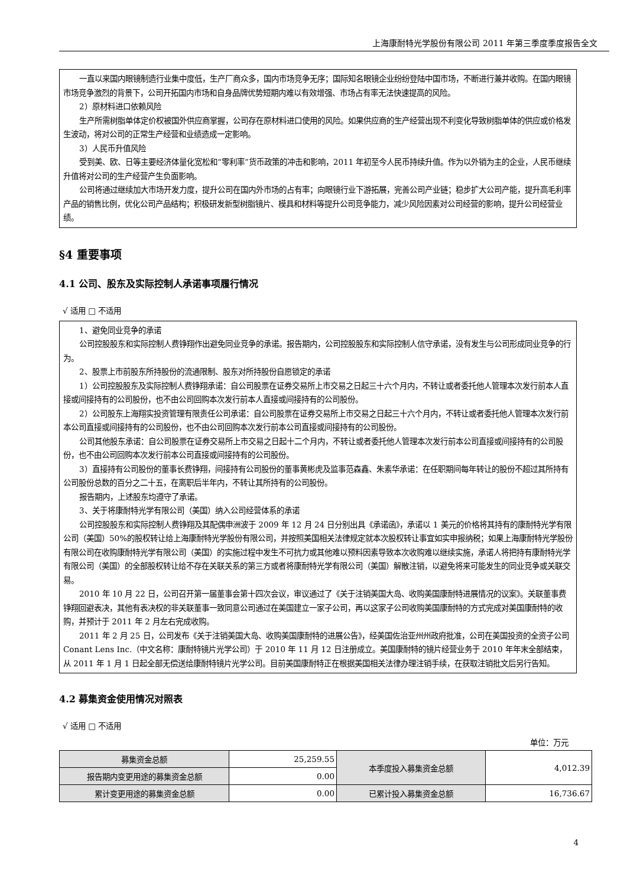上海康耐特光学股份有限公司 2011 年第三季度季度报告全文
一直以来国内眼镜制造行业集中度低，生产厂商众多，国内市场竞争无序；国际知名眼镜企业纷纷登陆中国市场，不断进行兼并收购。在国内眼镜市场竞争激烈的背景下，公司开拓国内市场和自身品牌优势短期内难以有效增强、市场占有率无法快速提高的风险。
2）原材料进口依赖风险
生产所需树脂单体定价权被国外供应商掌握，公司存在原材料进口使用的风险。如果供应商的生产经营出现不利变化导致树脂单体的供应或价格发生波动，将对公司的正常生产经营和业绩造成一定影响。
3）人民币升值风险
受到美、欧、日等主要经济体量化宽松和“零利率”货币政策的冲击和影响，2011 年初至今人民币持续升值。作为以外销为主的企业，人民币继续升值将对公司的生产经营产生负面影响。
公司将通过继续加大市场开发力度，提升公司在国内外市场的占有率；向眼镜行业下游拓展，完善公司产业链；稳步扩大公司产能，提升高毛利率产品的销售比例，优化公司产品结构；积极研发新型树脂镜片、模具和材料等提升公司竞争能力，减少风险因素对公司经营的影响，提升公司经营业绩。
§4 重要事项
4.1 公司、股东及实际控制人承诺事项履行情况
√ 适用 □ 不适用
1、避免同业竞争的承诺
公司控股股东和实际控制人费铮翔作出避免同业竞争的承诺。报告期内，公司控股股东和实际控制人信守承诺，没有发生与公司形成同业竞争的行为。
2、股票上市前股东所持股份的流通限制、股东对所持股份自愿锁定的承诺
1）公司控股股东及实际控制人费铮翔承诺：自公司股票在证券交易所上市交易之日起三十六个月内，不转让或者委托他人管理本次发行前本人直接或间接持有的公司股份，也不由公司回购本次发行前本人直接或间接持有的公司股份。
2）公司股东上海翔实投资管理有限责任公司承诺：自公司股票在证券交易所上市交易之日起三十六个月内，不转让或者委托他人管理本次发行前本公司直接或间接持有的公司股份，也不由公司回购本次发行前本公司直接或间接持有的公司股份。
公司其他股东承诺：自公司股票在证券交易所上市交易之日起十二个月内，不转让或者委托他人管理本次发行前本公司直接或间接持有的公司股份，也不由公司回购本次发行前本公司直接或间接持有的公司股份。
3）直接持有公司股份的董事长费铮翔，间接持有公司股份的董事黄彬虎及监事范森鑫、朱素华承诺：在任职期间每年转让的股份不超过其所持有公司股份总数的百分之二十五，在离职后半年内，不转让其所持有的公司股份。
报告期内，上述股东均遵守了承诺。
3、关于将康耐特光学有限公司（美国）纳入公司经营体系的承诺
公司控股股东和实际控制人费铮翔及其配偶申洲波于 2009 年 12 月 24 日分别出具《承诺函》，承诺以 1 美元的价格将其持有的康耐特光学有限公司（美国）50%的股权转让给上海康耐特光学股份有限公司，并按照美国相关法律规定就本次股权转让事宜如实申报纳税；如果上海康耐特光学股份有限公司在收购康耐特光学有限公司（美国）的实施过程中发生不可抗力或其他难以预料因素导致本次收购难以继续实施，承诺人将把持有康耐特光学有限公司（美国）的全部股权转让给不存在关联关系的第三方或者将康耐特光学有限公司（美国）解散注销，以避免将来可能发生的同业竞争或关联交易。
2010 年 10 月 22 日，公司召开第一届董事会第十四次会议，审议通过了《关于注销美国大岛、收购美国康耐特进展情况的议案》。关联董事费铮翔回避表决，其他有表决权的非关联董事一致同意公司通过在美国建立一家子公司，再以这家子公司收购美国康耐特的方式完成对美国康耐特的收购，并预计于 2011 年 2 月左右完成收购。
2011 年 2 月 25 日，公司发布《关于注销美国大岛、收购美国康耐特的进展公告》，经美国佐治亚州州政府批准，公司在美国投资的全资子公司 Conant Lens Inc.（中文名称：康耐特镜片光学公司）于 2010 年 11 月 12 日注册成立。美国康耐特的镜片经营业务于 2010 年年末全部结束，从 2011 年 1 月 1 日起全部无偿送给康耐特镜片光学公司。目前美国康耐特正在根据美国相关法律办理注销手续，在获取注销批文后另行告知。
4.2 募集资金使用情况对照表
√ 适用 □ 不适用
单位：万元
| 募集资金总额 | 25,259.55 | 本季度投入募集资金总额 | 4,012.39 |
| 报告期内变更用途的募集资金总额 | 0.00 | | |
| 累计变更用途的募集资金总额 | 0.00 | 已累计投入募集资金总额 | 16,736.67 |
4